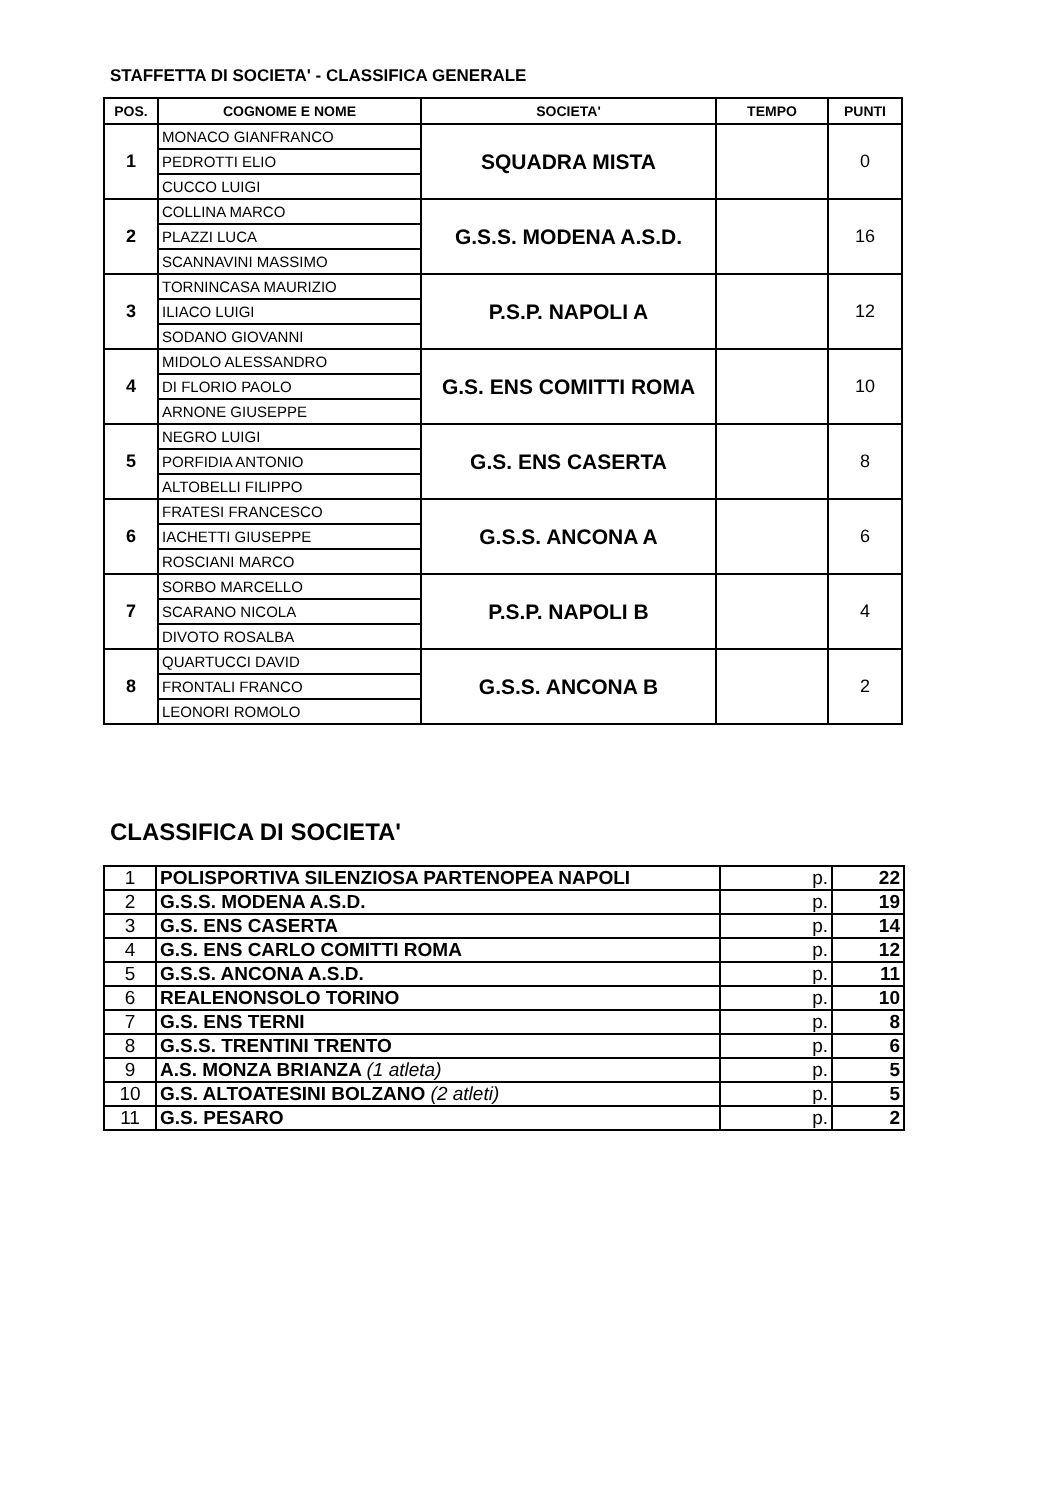STAFFETTA DI SOCIETA' - CLASSIFICA GENERALE
| POS. | COGNOME E NOME | SOCIETA' | TEMPO | PUNTI |
| --- | --- | --- | --- | --- |
| 1 | MONACO GIANFRANCO | SQUADRA MISTA | | 0 |
| | PEDROTTI ELIO | | | |
| | CUCCO LUIGI | | | |
| 2 | COLLINA MARCO | G.S.S. MODENA A.S.D. | | 16 |
| | PLAZZI LUCA | | | |
| | SCANNAVINI MASSIMO | | | |
| 3 | TORNINCASA MAURIZIO | P.S.P. NAPOLI A | | 12 |
| | ILIACO LUIGI | | | |
| | SODANO GIOVANNI | | | |
| 4 | MIDOLO ALESSANDRO | G.S. ENS COMITTI ROMA | | 10 |
| | DI FLORIO PAOLO | | | |
| | ARNONE GIUSEPPE | | | |
| 5 | NEGRO LUIGI | G.S. ENS CASERTA | | 8 |
| | PORFIDIA ANTONIO | | | |
| | ALTOBELLI FILIPPO | | | |
| 6 | FRATESI FRANCESCO | G.S.S. ANCONA A | | 6 |
| | IACHETTI GIUSEPPE | | | |
| | ROSCIANI MARCO | | | |
| 7 | SORBO MARCELLO | P.S.P. NAPOLI B | | 4 |
| | SCARANO NICOLA | | | |
| | DIVOTO ROSALBA | | | |
| 8 | QUARTUCCI DAVID | G.S.S. ANCONA B | | 2 |
| | FRONTALI FRANCO | | | |
| | LEONORI ROMOLO | | | |
CLASSIFICA DI SOCIETA'
| 1 | POLISPORTIVA SILENZIOSA PARTENOPEA NAPOLI | p. | 22 |
| 2 | G.S.S. MODENA A.S.D. | p. | 19 |
| 3 | G.S. ENS CASERTA | p. | 14 |
| 4 | G.S. ENS CARLO COMITTI ROMA | p. | 12 |
| 5 | G.S.S. ANCONA A.S.D. | p. | 11 |
| 6 | REALENONSOLO TORINO | p. | 10 |
| 7 | G.S. ENS TERNI | p. | 8 |
| 8 | G.S.S. TRENTINI TRENTO | p. | 6 |
| 9 | A.S. MONZA BRIANZA (1 atleta) | p. | 5 |
| 10 | G.S. ALTOATESINI BOLZANO (2 atleti) | p. | 5 |
| 11 | G.S. PESARO | p. | 2 |